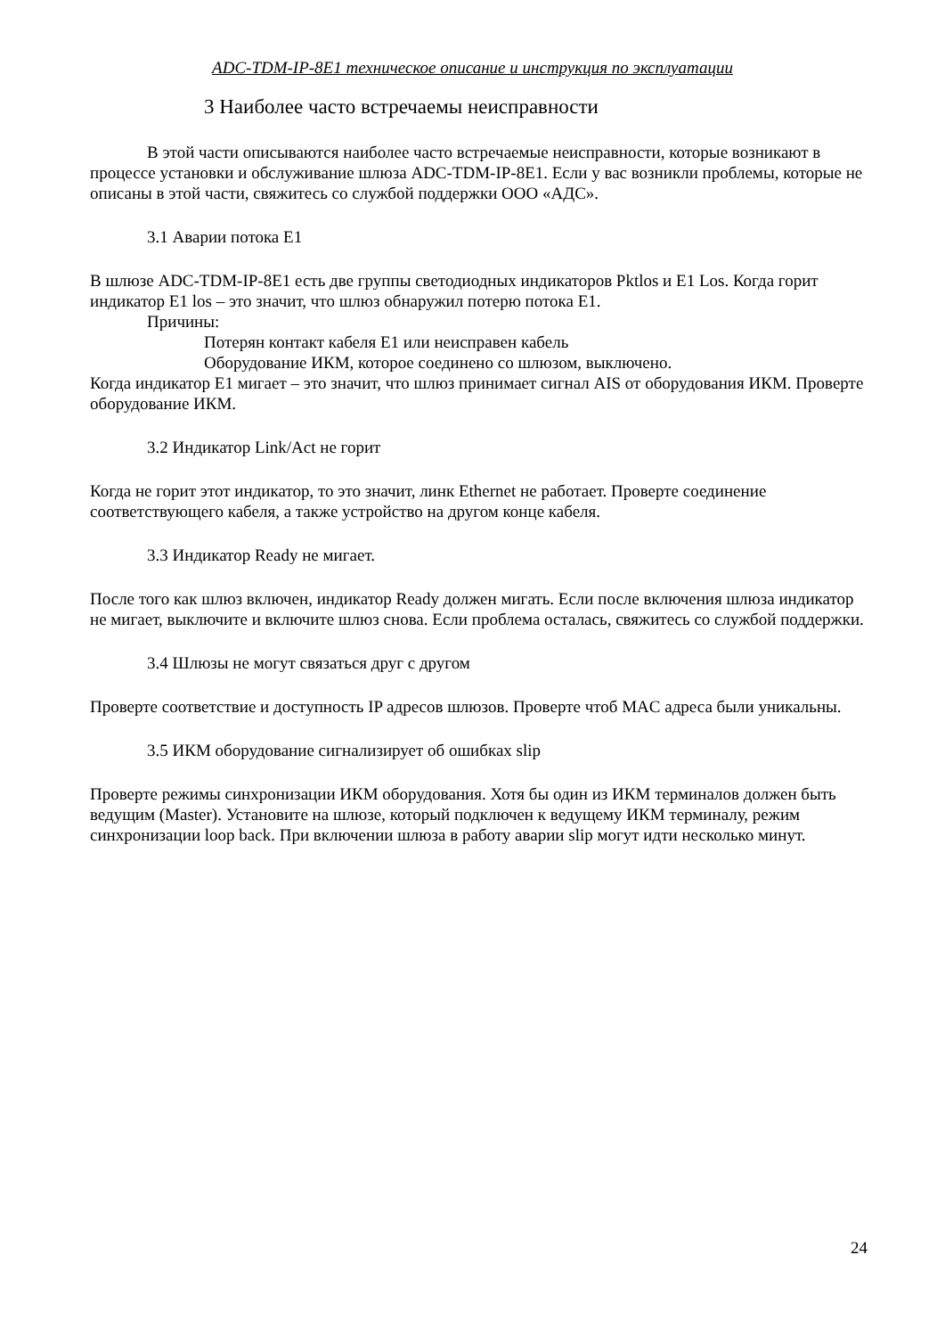ADC-TDM-IP-8E1 техническое описание и инструкция по эксплуатации
3 Наиболее часто встречаемы неисправности
В этой части описываются наиболее часто встречаемые неисправности, которые возникают в процессе установки и обслуживание шлюза ADC-TDM-IP-8E1. Если у вас возникли проблемы, которые не описаны в этой части, свяжитесь со службой поддержки ООО «АДС».
3.1 Аварии потока Е1
В шлюзе ADC-TDM-IP-8E1 есть две группы светодиодных индикаторов Pktlos и E1 Los. Когда горит индикатор E1 los – это значит, что шлюз обнаружил потерю потока E1.
Причины:
Потерян контакт кабеля E1 или неисправен кабель
Оборудование ИКМ, которое соединено со шлюзом, выключено.
Когда индикатор E1 мигает – это значит, что шлюз принимает сигнал AIS от оборудования ИКМ. Проверте оборудование ИКМ.
3.2 Индикатор Link/Act не горит
Когда не горит этот индикатор, то это значит, линк Ethernet не работает. Проверте соединение соответствующего кабеля, а также устройство на другом конце кабеля.
3.3 Индикатор Ready не мигает.
После того как шлюз включен, индикатор Ready должен мигать. Если после включения шлюза индикатор не мигает, выключите и включите шлюз снова. Если проблема осталась, свяжитесь со службой поддержки.
3.4 Шлюзы не могут связаться друг с другом
Проверте соответствие и доступность IP адресов шлюзов. Проверте чтоб MAC адреса были уникальны.
3.5 ИКМ оборудование сигнализирует об ошибках slip
Проверте режимы синхронизации ИКМ оборудования. Хотя бы один из ИКМ терминалов должен быть ведущим (Master). Установите на шлюзе, который подключен к ведущему ИКМ терминалу, режим синхронизации loop back. При включении шлюза в работу аварии slip могут идти несколько минут.
24